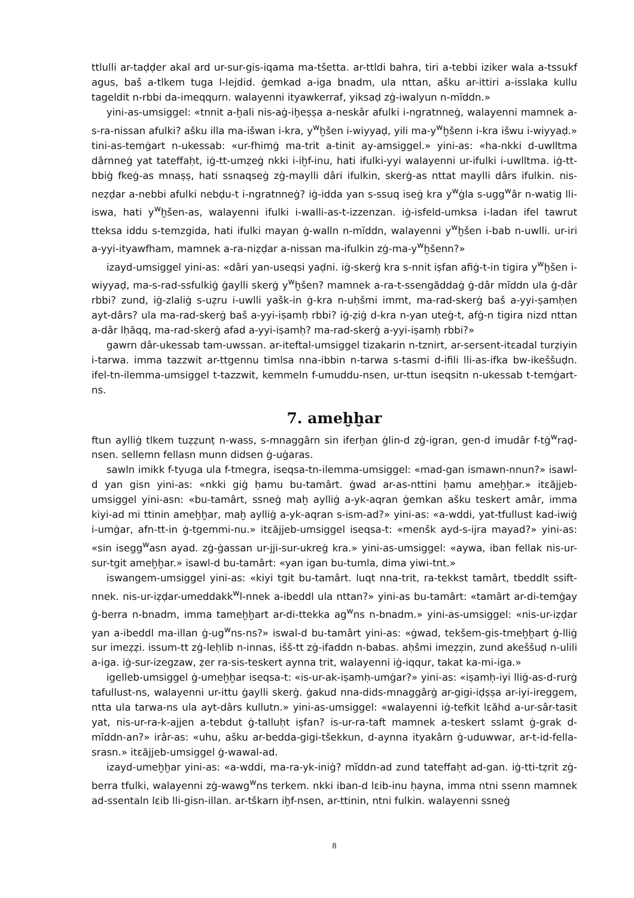ttlulli ar-taḍḍer akal ard ur-sur-gis-iqama ma-tšetta. ar-ttldi bahra, tiri a-tebbi iziker wala a-tssukf agus, baš a-tlkem tuga l-lejdid. ġemkad a-iga bnadm, ula nttan, ašku ar-ittiri a-isslaka kullu tageldit n-rbbi da-imeqqurn. walayenni ityawkerraf, yiksaḍ zġ-iwalyun n-mĭddn.»
yini-as-umsiggel: «tnnit a-ḫali nis-aġ-iḫeṣṣa a-neskâr afulki i-ngratnneġ, walayenni mamnek a-s-ra-nissan afulki? ašku illa ma-išwan i-kra, y<sup>w</sup>ḫšen i-wiyyaḍ, yili ma-y<sup>w</sup>ḫšenn i-kra išwu i-wiyyaḍ.» tini-as-temġart n-ukessab: «ur-fhimġ ma-trit a-tinit ay-amsiggel.» yini-as: «ha-nkki d-uwlltma dârnneġ yat tateffaḥt, iġ-tt-umẓeġ nkki i-iḫf-inu, hati ifulki-yyi walayenni ur-ifulki i-uwlltma. iġ-tt-bbiġ fkeġ-as mnaṣṣ, hati ssnaqseġ zġ-maylli dâri ifulkin, skerġ-as nttat maylli dârs ifulkin. nis-neẓḍar a-nebbi afulki nebḍu-t i-ngratnneġ? iġ-idda yan s-ssuq iseġ kra y<sup>w</sup>ġla s-ugg<sup>w</sup>âr n-watig lli-iswa, hati y<sup>w</sup>ḫšen-as, walayenni ifulki i-walli-as-t-izzenzan. iġ-isfeld-umksa i-ladan ifel tawrut tteksa iddu s-temzgida, hati ifulki mayan ġ-walln n-mĭddn, walayenni y<sup>w</sup>ḫšen i-bab n-uwlli. ur-iri a-yyi-ityawfham, mamnek a-ra-niẓḍar a-nissan ma-ifulkin zġ-ma-y<sup>w</sup>ḫšenn?»
izayd-umsiggel yini-as: «dâri yan-useqsi yaḍni. iġ-skerġ kra s-nnit iṣfan afiġ-t-in tigira y<sup>w</sup>ḫšen i-wiyyaḍ, ma-s-rad-ssfulkiġ ġaylli skerġ y<sup>w</sup>ḫšen? mamnek a-ra-t-ssengăddaġ ġ-dâr mĭddn ula ġ-dâr rbbi? zund, iġ-zlaliġ s-uẓru i-uwlli yašk-in ġ-kra n-uḥšmi immt, ma-rad-skerġ baš a-yyi-ṣamḥen ayt-dârs? ula ma-rad-skerġ baš a-yyi-iṣamḥ rbbi? iġ-ẓiġ d-kra n-yan uteġ-t, afġ-n tigira nizd nttan a-dâr lḥăqq, ma-rad-skerġ afad a-yyi-iṣamḥ? ma-rad-skerġ a-yyi-iṣamḥ rbbi?»
gawrn dâr-ukessab tam-uwssan. ar-iteftal-umsiggel tizakarin n-tznirt, ar-sersent-itɛadal turẓiyin i-tarwa. imma tazzwit ar-ttgennu timlsa nna-ibbin n-tarwa s-tasmi d-ifili lli-as-ifka bw-ikeššuḍn. ifel-tn-ilemma-umsiggel t-tazzwit, kemmeln f-umuddu-nsen, ur-ttun iseqsitn n-ukessab t-temġart-ns.
7. ameḫḫar
ftun aylliġ tlkem tuẓẓunṭ n-wass, s-mnaggârn sin iferḫan ġlin-d zġ-igran, gen-d imudâr f-tġ<sup>w</sup>raḍ-nsen. sellemn fellasn munn didsen ġ-uġaras.
sawln imikk f-tyuga ula f-tmegra, iseqsa-tn-ilemma-umsiggel: «mad-gan ismawn-nnun?» isawl-d yan gisn yini-as: «nkki giġ ḥamu bu-tamârt. ġwad ar-as-nttini ḥamu ameḫḫar.» itɛăjjeb-umsiggel yini-asn: «bu-tamârt, ssneġ maḫ aylliġ a-yk-aqran ġemkan ašku teskert amâr, imma kiyi-ad mi ttinin ameḫḫar, maḫ aylliġ a-yk-aqran s-ism-ad?» yini-as: «a-wddi, yat-tfullust kad-iwiġ i-umġar, afn-tt-in ġ-tgemmi-nu.» itɛăjjeb-umsiggel iseqsa-t: «menšk ayd-s-ijra mayad?» yini-as: «sin isegg<sup>w</sup>asn ayad. zġ-ġassan ur-jji-sur-ukreġ kra.» yini-as-umsiggel: «aywa, iban fellak nis-ur-sur-tgit ameḫḫar.» isawl-d bu-tamârt: «yan igan bu-tumla, dima yiwi-tnt.»
iswangem-umsiggel yini-as: «kiyi tgit bu-tamârt. luqt nna-trit, ra-tekkst tamârt, tbeddlt ssift-nnek. nis-ur-iẓḍar-umeddakk<sup>w</sup>l-nnek a-ibeddl ula nttan?» yini-as bu-tamârt: «tamârt ar-di-temġay ġ-berra n-bnadm, imma tameḫḫart ar-di-ttekka ag<sup>w</sup>ns n-bnadm.» yini-as-umsiggel: «nis-ur-iẓḍar yan a-ibeddl ma-illan ġ-ug<sup>w</sup>ns-ns?» iswal-d bu-tamârt yini-as: «ġwad, tekšem-gis-tmeḫḫart ġ-lliġ sur imeẓẓi. issum-tt zġ-leḥlib n-innas, išš-tt zġ-ifaddn n-babas. aḥšmi imeẓẓin, zund akeššuḍ n-ulili a-iga. iġ-sur-izegzaw, ẓer ra-sis-teskert aynna trit, walayenni iġ-iqqur, takat ka-mi-iga.»
igelleb-umsiggel ġ-umeḫḫar iseqsa-t: «is-ur-ak-iṣamḥ-umġar?» yini-as: «iṣamḥ-iyi lliġ-as-d-rurġ tafullust-ns, walayenni ur-ittu ġaylli skerġ. ġakud nna-dids-mnaggârġ ar-gigi-iḍṣṣa ar-iyi-ireggem, ntta ula tarwa-ns ula ayt-dârs kullutn.» yini-as-umsiggel: «walayenni iġ-tefkit lɛăhd a-ur-sâr-tasit yat, nis-ur-ra-k-ajjen a-tebdut ġ-talluḥt iṣfan? is-ur-ra-taft mamnek a-teskert sslamt ġ-grak d-mĭddn-an?» irâr-as: «uhu, ašku ar-bedda-gigi-tšekkun, d-aynna ityakârn ġ-uduwwar, ar-t-id-fella-srasn.» itɛăjjeb-umsiggel ġ-wawal-ad.
izayd-umeḫḫar yini-as: «a-wddi, ma-ra-yk-iniġ? mĭddn-ad zund tateffaḥt ad-gan. iġ-tti-tẓrit zġ-berra tfulki, walayenni zġ-wawg<sup>w</sup>ns terkem. nkki iban-d lɛib-inu ḥayna, imma ntni ssenn mamnek ad-ssentaln lɛib lli-gisn-illan. ar-tškarn iḫf-nsen, ar-ttinin, ntni fulkin. walayenni ssneġ
8